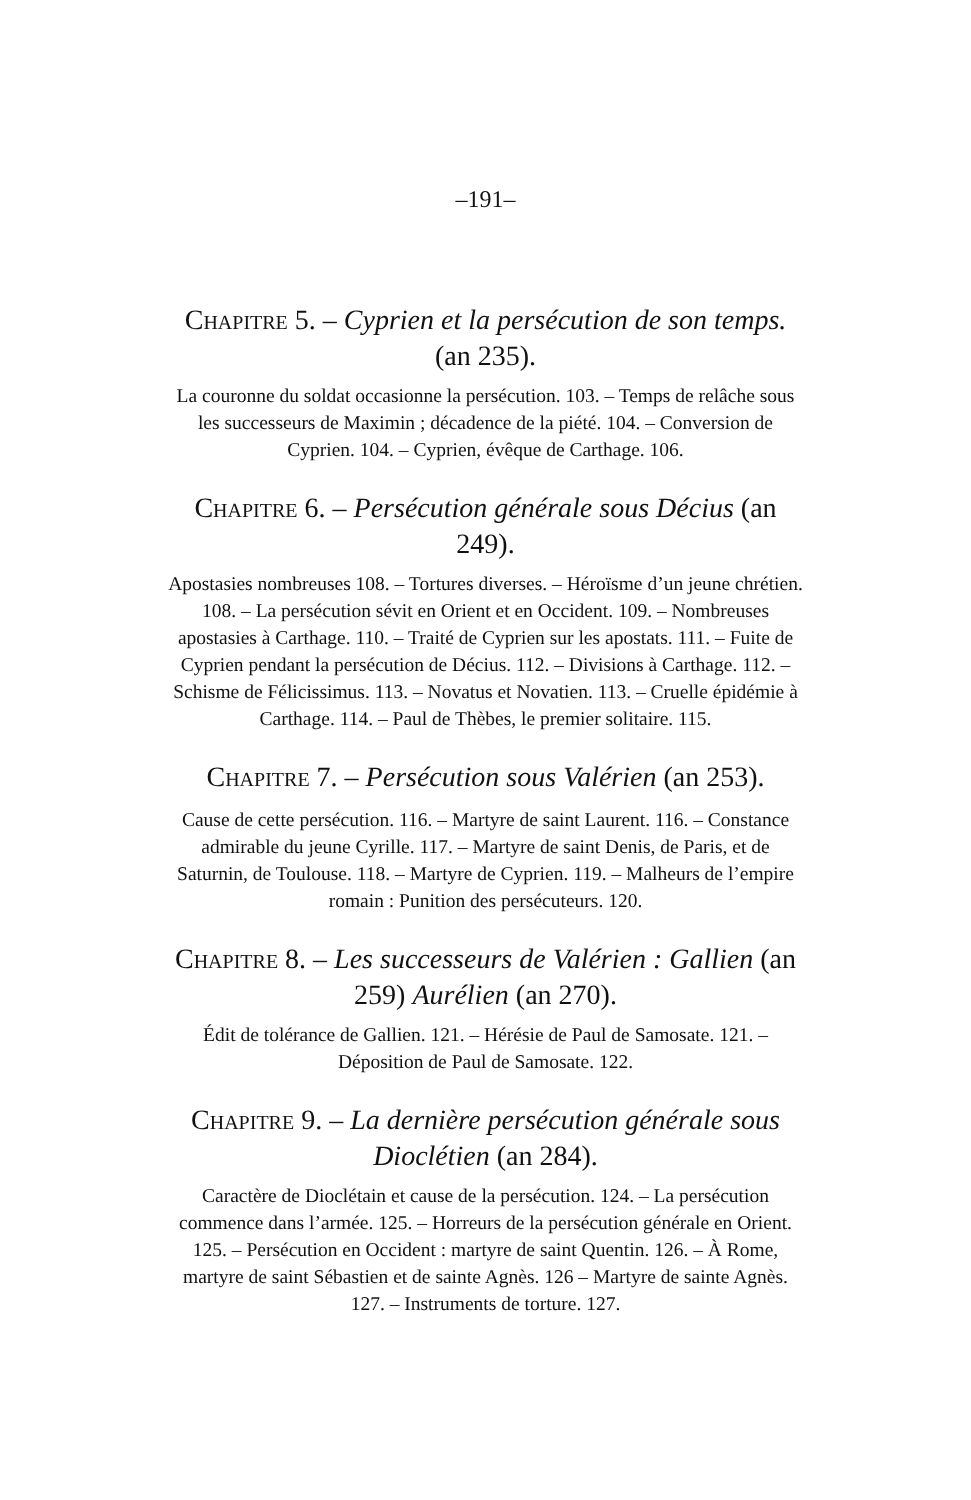–191–
CHAPITRE 5. – Cyprien et la persécution de son temps. (an 235).
La couronne du soldat occasionne la persécution. 103. – Temps de relâche sous les successeurs de Maximin ; décadence de la piété. 104. – Conversion de Cyprien. 104. – Cyprien, évêque de Carthage. 106.
CHAPITRE 6. – Persécution générale sous Décius (an 249).
Apostasies nombreuses 108. – Tortures diverses. – Héroïsme d’un jeune chrétien. 108. – La persécution sévit en Orient et en Occident. 109. – Nombreuses apostasies à Carthage. 110. – Traité de Cyprien sur les apostats. 111. – Fuite de Cyprien pendant la persécution de Décius. 112. – Divisions à Carthage. 112. – Schisme de Félicissimus. 113. – Novatus et Novatien. 113. – Cruelle épidémie à Carthage. 114. – Paul de Thèbes, le premier solitaire. 115.
CHAPITRE 7. – Persécution sous Valérien (an 253).
Cause de cette persécution. 116. – Martyre de saint Laurent. 116. – Constance admirable du jeune Cyrille. 117. – Martyre de saint Denis, de Paris, et de Saturnin, de Toulouse. 118. – Martyre de Cyprien. 119. – Malheurs de l’empire romain : Punition des persécuteurs. 120.
CHAPITRE 8. – Les successeurs de Valérien : Gallien (an 259) Aurélien (an 270).
Édit de tolérance de Gallien. 121. – Hérésie de Paul de Samosate. 121. – Déposition de Paul de Samosate. 122.
CHAPITRE 9. – La dernière persécution générale sous Dioclétien (an 284).
Caractère de Dioclétain et cause de la persécution. 124. – La persécution commence dans l’armée. 125. – Horreurs de la persécution générale en Orient. 125. – Persécution en Occident : martyre de saint Quentin. 126. – À Rome, martyre de saint Sébastien et de sainte Agnès. 126 – Martyre de sainte Agnès. 127. – Instruments de torture. 127.